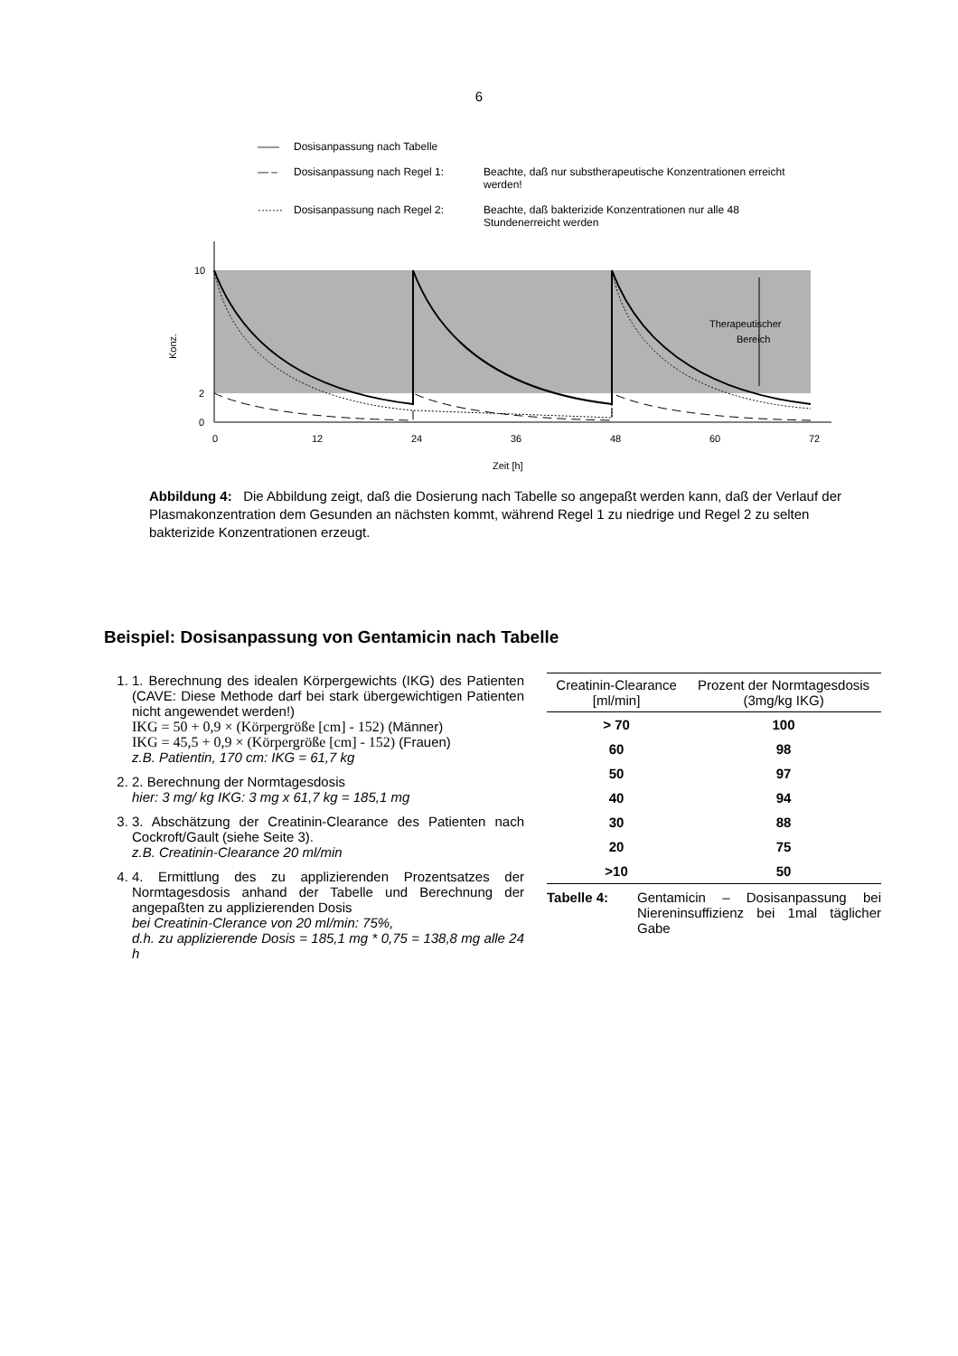6
—— Dosisanpassung nach Tabelle
— – Dosisanpassung nach Regel 1: Beachte, daß nur substherapeutische Konzentrationen erreicht werden!
······· Dosisanpassung nach Regel 2: Beachte, daß bakterizide Konzentrationen nur alle 48 Stundenerreicht werden
10
2
0
Konz.
Therapeutischer
Bereich
0
12
24
36
48
60
72
Zeit [h]
Abbildung 4: Die Abbildung zeigt, daß die Dosierung nach Tabelle so angepaßt werden kann, daß der Verlauf der Plasmakonzentration dem Gesunden an nächsten kommt, während Regel 1 zu niedrige und Regel 2 zu selten bakterizide Konzentrationen erzeugt.
Beispiel: Dosisanpassung von Gentamicin nach Tabelle
1. 1. Berechnung des idealen Körpergewichts (IKG) des Patienten (CAVE: Diese Methode darf bei stark übergewichtigen Patienten nicht angewendet werden!)
IKG = 50 + 0,9 × (Körpergröße [cm] - 152) (Männer)
IKG = 45,5 + 0,9 × (Körpergröße [cm] - 152) (Frauen)
z.B. Patientin, 170 cm: IKG = 61,7 kg
2. 2. Berechnung der Normtagesdosis
hier: 3 mg/ kg IKG: 3 mg x 61,7 kg = 185,1 mg
3. 3. Abschätzung der Creatinin-Clearance des Patienten nach Cockroft/Gault (siehe Seite 3).
z.B. Creatinin-Clearance 20 ml/min
4. 4. Ermittlung des zu applizierenden Prozentsatzes der Normtagesdosis anhand der Tabelle und Berechnung der angepaßten zu applizierenden Dosis
bei Creatinin-Clerance von 20 ml/min: 75%,
d.h. zu applizierende Dosis = 185,1 mg * 0,75 = 138,8 mg alle 24 h
| Creatinin-Clearance [ml/min] | Prozent der Normtagesdosis (3mg/kg IKG) |
| --- | --- |
| > 70 | 100 |
| 60 | 98 |
| 50 | 97 |
| 40 | 94 |
| 30 | 88 |
| 20 | 75 |
| >10 | 50 |
Tabelle 4: Gentamicin – Dosisanpassung bei Niereninsuffizienz bei 1mal täglicher Gabe